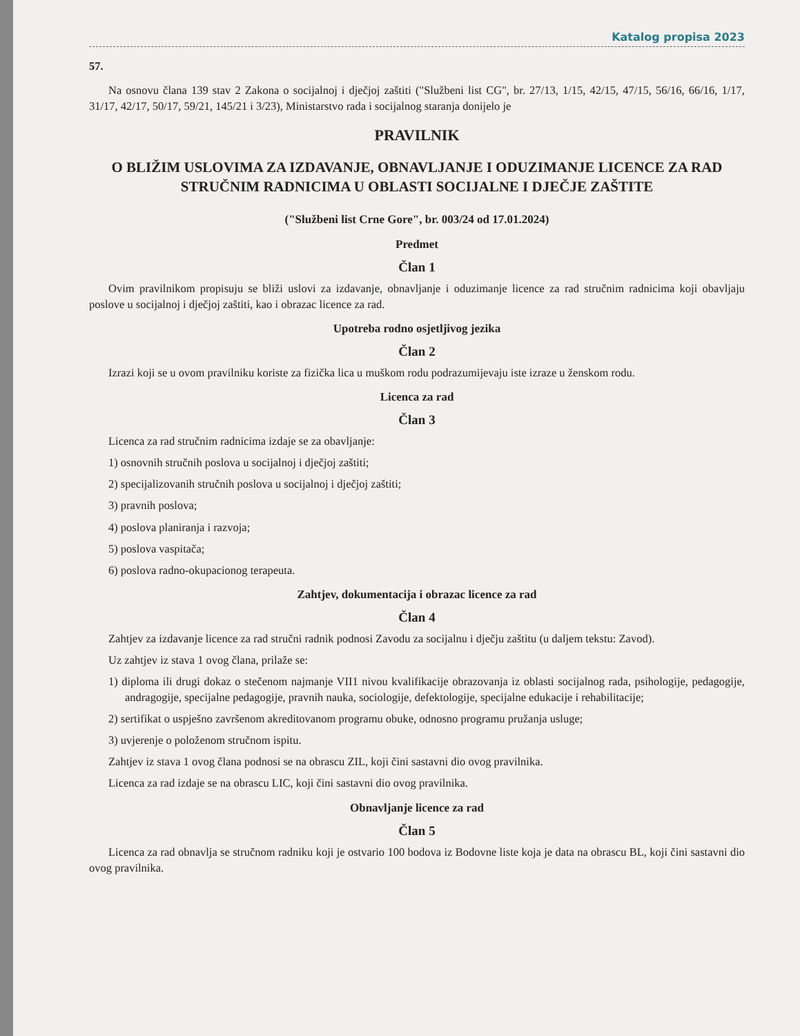Katalog propisa 2023
57.
Na osnovu člana 139 stav 2 Zakona o socijalnoj i dječjoj zaštiti ("Službeni list CG", br. 27/13, 1/15, 42/15, 47/15, 56/16, 66/16, 1/17, 31/17, 42/17, 50/17, 59/21, 145/21 i 3/23), Ministarstvo rada i socijalnog staranja donijelo je
PRAVILNIK
O BLIŽIM USLOVIMA ZA IZDAVANJE, OBNAVLJANJE I ODUZIMANJE LICENCE ZA RAD STRUČNIM RADNICIMA U OBLASTI SOCIJALNE I DJEČJE ZAŠTITE
("Službeni list Crne Gore", br. 003/24 od 17.01.2024)
Predmet
Član 1
Ovim pravilnikom propisuju se bliži uslovi za izdavanje, obnavljanje i oduzimanje licence za rad stručnim radnicima koji obavljaju poslove u socijalnoj i dječjoj zaštiti, kao i obrazac licence za rad.
Upotreba rodno osjetljivog jezika
Član 2
Izrazi koji se u ovom pravilniku koriste za fizička lica u muškom rodu podrazumijevaju iste izraze u ženskom rodu.
Licenca za rad
Član 3
Licenca za rad stručnim radnicima izdaje se za obavljanje:
1) osnovnih stručnih poslova u socijalnoj i dječjoj zaštiti;
2) specijalizovanih stručnih poslova u socijalnoj i dječjoj zaštiti;
3) pravnih poslova;
4) poslova planiranja i razvoja;
5) poslova vaspitača;
6) poslova radno-okupacionog terapeuta.
Zahtjev, dokumentacija i obrazac licence za rad
Član 4
Zahtjev za izdavanje licence za rad stručni radnik podnosi Zavodu za socijalnu i dječju zaštitu (u daljem tekstu: Zavod).
Uz zahtjev iz stava 1 ovog člana, prilaže se:
1) diploma ili drugi dokaz o stečenom najmanje VII1 nivou kvalifikacije obrazovanja iz oblasti socijalnog rada, psihologije, pedagogije, andragogije, specijalne pedagogije, pravnih nauka, sociologije, defektologije, specijalne edukacije i rehabilitacije;
2) sertifikat o uspješno završenom akreditovanom programu obuke, odnosno programu pružanja usluge;
3) uvjerenje o položenom stručnom ispitu.
Zahtjev iz stava 1 ovog člana podnosi se na obrascu ZIL, koji čini sastavni dio ovog pravilnika.
Licenca za rad izdaje se na obrascu LIC, koji čini sastavni dio ovog pravilnika.
Obnavljanje licence za rad
Član 5
Licenca za rad obnavlja se stručnom radniku koji je ostvario 100 bodova iz Bodovne liste koja je data na obrascu BL, koji čini sastavni dio ovog pravilnika.